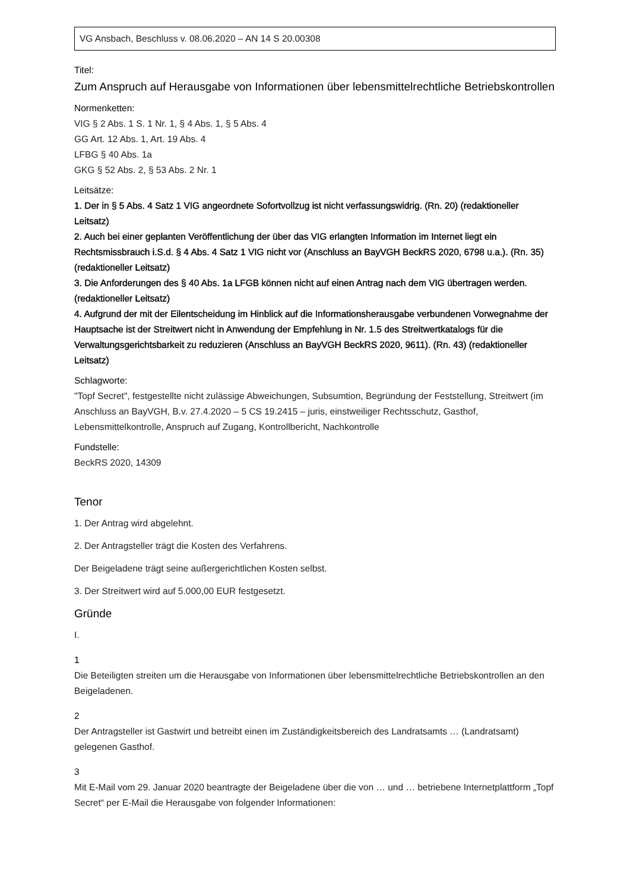VG Ansbach, Beschluss v. 08.06.2020 – AN 14 S 20.00308
Titel:
Zum Anspruch auf Herausgabe von Informationen über lebensmittelrechtliche Betriebskontrollen
Normenketten:
VIG § 2 Abs. 1 S. 1 Nr. 1, § 4 Abs. 1, § 5 Abs. 4
GG Art. 12 Abs. 1, Art. 19 Abs. 4
LFBG § 40 Abs. 1a
GKG § 52 Abs. 2, § 53 Abs. 2 Nr. 1
Leitsätze:
1. Der in § 5 Abs. 4 Satz 1 VIG angeordnete Sofortvollzug ist nicht verfassungswidrig. (Rn. 20) (redaktioneller Leitsatz)
2. Auch bei einer geplanten Veröffentlichung der über das VIG erlangten Information im Internet liegt ein Rechtsmissbrauch i.S.d. § 4 Abs. 4 Satz 1 VIG nicht vor (Anschluss an BayVGH BeckRS 2020, 6798 u.a.). (Rn. 35) (redaktioneller Leitsatz)
3. Die Anforderungen des § 40 Abs. 1a LFGB können nicht auf einen Antrag nach dem VIG übertragen werden. (redaktioneller Leitsatz)
4. Aufgrund der mit der Eilentscheidung im Hinblick auf die Informationsherausgabe verbundenen Vorwegnahme der Hauptsache ist der Streitwert nicht in Anwendung der Empfehlung in Nr. 1.5 des Streitwertkatalogs für die Verwaltungsgerichtsbarkeit zu reduzieren (Anschluss an BayVGH BeckRS 2020, 9611). (Rn. 43) (redaktioneller Leitsatz)
Schlagworte:
"Topf Secret", festgestellte nicht zulässige Abweichungen, Subsumtion, Begründung der Feststellung, Streitwert (im Anschluss an BayVGH, B.v. 27.4.2020 – 5 CS 19.2415 – juris, einstweiliger Rechtsschutz, Gasthof, Lebensmittelkontrolle, Anspruch auf Zugang, Kontrollbericht, Nachkontrolle
Fundstelle:
BeckRS 2020, 14309
Tenor
1. Der Antrag wird abgelehnt.
2. Der Antragsteller trägt die Kosten des Verfahrens.
Der Beigeladene trägt seine außergerichtlichen Kosten selbst.
3. Der Streitwert wird auf 5.000,00 EUR festgesetzt.
Gründe
I.
1
Die Beteiligten streiten um die Herausgabe von Informationen über lebensmittelrechtliche Betriebskontrollen an den Beigeladenen.
2
Der Antragsteller ist Gastwirt und betreibt einen im Zuständigkeitsbereich des Landratsamts … (Landratsamt) gelegenen Gasthof.
3
Mit E-Mail vom 29. Januar 2020 beantragte der Beigeladene über die von … und … betriebene Internetplattform „Topf Secret“ per E-Mail die Herausgabe von folgender Informationen: